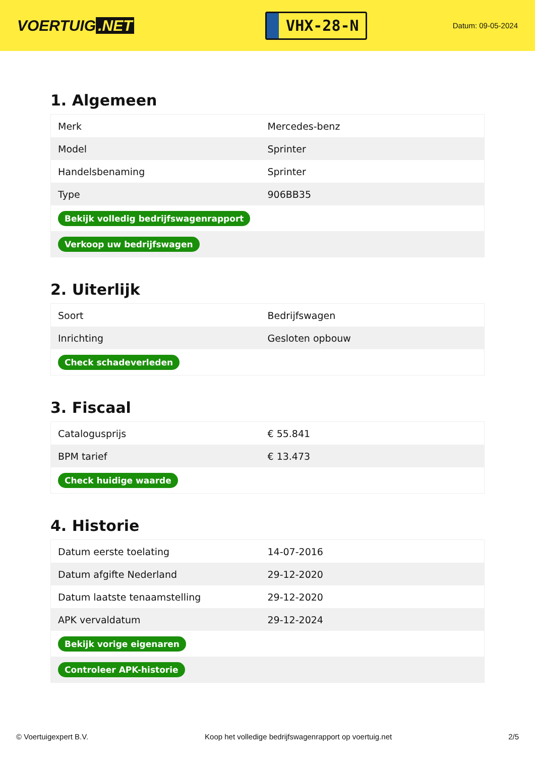VOERTUIG.NET
VHX-28-N
Datum: 09-05-2024
1. Algemeen
| Merk | Mercedes-benz |
| Model | Sprinter |
| Handelsbenaming | Sprinter |
| Type | 906BB35 |
| Bekijk volledig bedrijfswagenrapport | |
| Verkoop uw bedrijfswagen | |
2. Uiterlijk
| Soort | Bedrijfswagen |
| Inrichting | Gesloten opbouw |
| Check schadeverleden | |
3. Fiscaal
| Catalogusprijs | € 55.841 |
| BPM tarief | € 13.473 |
| Check huidige waarde | |
4. Historie
| Datum eerste toelating | 14-07-2016 |
| Datum afgifte Nederland | 29-12-2020 |
| Datum laatste tenaamstelling | 29-12-2020 |
| APK vervaldatum | 29-12-2024 |
| Bekijk vorige eigenaren | |
| Controleer APK-historie | |
© Voertuigexpert B.V. Koop het volledige bedrijfswagenrapport op voertuig.net 2/5